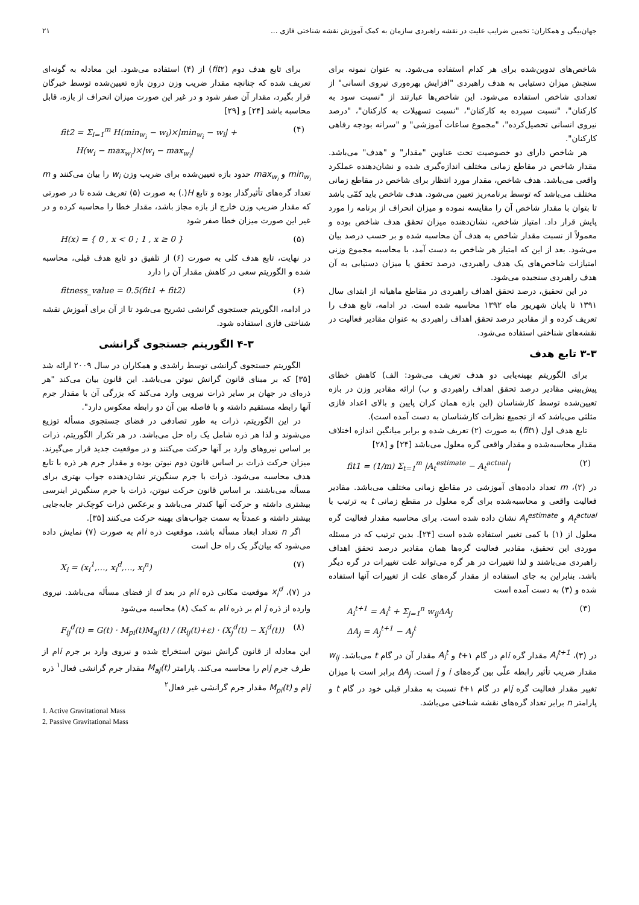جهان‌بیگی و همکاران: تخمین ضرایب علیت در نقشه راهبردی سازمان به کمک آموزش نقشه شناختی فازی ... ۲۱
شاخص‌های تدوین‌شده برای هر کدام استفاده می‌شود. به عنوان نمونه برای سنجش میزان دستیابی به هدف راهبردی "افزایش بهره‌وری نیروی انسانی" از تعدادی شاخص استفاده می‌شود. این شاخص‌ها عبارتند از "نسبت سود به کارکنان"، "نسبت سپرده به کارکنان"، "نسبت تسهیلات به کارکنان"، "درصد نیروی انسانی تحصیل‌کرده"، "مجموع ساعات آموزشی" و "سرانه بودجه رفاهی کارکنان".
هر شاخص دارای دو خصوصیت تحت عناوین "مقدار" و "هدف" می‌باشد. مقدار شاخص در مقاطع زمانی مختلف اندازه‌گیری شده و نشان‌دهنده عملکرد واقعی می‌باشد. هدف شاخص، مقدار مورد انتظار برای شاخص در مقاطع زمانی مختلف می‌باشد که توسط برنامه‌ریز تعیین می‌شود. هدف شاخص باید کمّی باشد تا بتوان با مقدار شاخص آن را مقایسه نموده و میزان انحراف از برنامه را مورد پایش قرار داد. امتیاز شاخص، نشان‌دهنده میزان تحقق هدف شاخص بوده و معمولاً از نسبت مقدار شاخص به هدف آن محاسبه شده و بر حسب درصد بیان می‌شود. بعد از این که امتیاز هر شاخص به دست آمد، با محاسبه مجموع وزنی امتیازات شاخص‌های یک هدف راهبردی، درصد تحقق یا میزان دستیابی به آن هدف راهبردی سنجیده می‌شود.
در این تحقیق، درصد تحقق اهداف راهبردی در مقاطع ماهیانه از ابتدای سال ۱۳۹۱ تا پایان شهریور ماه ۱۳۹۲ محاسبه شده است. در ادامه، تابع هدف را تعریف کرده و از مقادیر درصد تحقق اهداف راهبردی به عنوان مقادیر فعالیت در نقشه‌های شناختی استفاده می‌شود.
۳-۳ تابع هدف
برای الگوریتم بهینه‌یابی دو هدف تعریف می‌شود: الف) کاهش خطای پیش‌بینی مقادیر درصد تحقق اهداف راهبردی و ب) ارائه مقادیر وزن در بازه تعیین‌شده توسط کارشناسان (این بازه همان کران پایین و بالای اعداد فازی مثلثی می‌باشد که از تجمیع نظرات کارشناسان به دست آمده است).
تابع هدف اول (fit۱) به صورت (۲) تعریف شده و برابر میانگین اندازه اختلاف مقدار محاسبه‌شده و مقدار واقعی گره معلول می‌باشد [۲۴] و [۲۸]
fit1 = (1/m) Σ<sub>t=1</sub><sup>m</sup> |A<sub>t</sub><sup>estimate</sup> − A<sub>t</sub><sup>actual</sup>| (۲)
در (۲)، m تعداد داده‌های آموزشی در مقاطع زمانی مختلف می‌باشد. مقادیر فعالیت واقعی و محاسبه‌شده برای گره معلول در مقطع زمانی t به ترتیب با A<sub>t</sub><sup>actual</sup> و A<sub>t</sub><sup>estimate</sup> نشان داده شده است. برای محاسبه مقدار فعالیت گره معلول از (۱) با کمی تغییر استفاده شده است [۲۴]. بدین ترتیب که در مسئله موردی این تحقیق، مقادیر فعالیت گره‌ها همان مقادیر درصد تحقق اهداف راهبردی می‌باشند و لذا تغییرات در هر گره می‌تواند علت تغییرات در گره دیگر باشد. بنابراین به جای استفاده از مقدار گره‌های علت از تغییرات آنها استفاده شده و (۳) به دست آمده است
A<sub>i</sub><sup>t+1</sup> = A<sub>i</sub><sup>t</sup> + Σ<sub>j=1</sub><sup>n</sup> w<sub>ij</sub>ΔA<sub>j</sub>
ΔA<sub>j</sub> = A<sub>j</sub><sup>t+1</sup> − A<sub>j</sub><sup>t</sup> (۳)
در (۳)، A<sub>i</sub><sup>t+1</sup> مقدار گره iام در گام t+۱ و A<sub>i</sub><sup>t</sup> مقدار آن در گام t می‌باشد. w<sub>ij</sub> مقدار ضریب تأثیر رابطه علّی بین گره‌های i و j است. ΔA<sub>j</sub> برابر است با میزان تغییر مقدار فعالیت گره jام در گام t+۱ نسبت به مقدار قبلی خود در گام t و پارامتر n برابر تعداد گره‌های نقشه شناختی می‌باشد.
برای تابع هدف دوم (fit۲) از (۴) استفاده می‌شود. این معادله به گونه‌ای تعریف شده که چنانچه مقدار ضریب وزن درون بازه تعیین‌شده توسط خبرگان قرار بگیرد، مقدار آن صفر شود و در غیر این صورت میزان انحراف از بازه، قابل محاسبه باشد [۲۴] و [۲۹]
fit2 = Σ<sub>i=1</sub><sup>m</sup> H(min<sub>w<sub>i</sub></sub> − w<sub>i</sub>)×|min<sub>w<sub>i</sub></sub> − w<sub>i</sub>| +
H(w<sub>i</sub> − max<sub>w<sub>i</sub></sub>)×|w<sub>i</sub> − max<sub>w<sub>i</sub></sub>| (۴)
min<sub>w<sub>i</sub></sub> و max<sub>w<sub>i</sub></sub> حدود بازه تعیین‌شده برای ضریب وزن w<sub>i</sub> را بیان می‌کنند و m تعداد گره‌های تأثیرگذار بوده و تابع H(.) به صورت (۵) تعریف شده تا در صورتی که مقدار ضریب وزن خارج از بازه مجاز باشد، مقدار خطا را محاسبه کرده و در غیر این صورت میزان خطا صفر شود
H(x) = { 0 , x < 0 ; 1 , x ≥ 0 } (۵)
در نهایت، تابع هدف کلی به صورت (۶) از تلفیق دو تابع هدف قبلی، محاسبه شده و الگوریتم سعی در کاهش مقدار آن را دارد
fitness_value = 0.5(fit1 + fit2) (۶)
در ادامه، الگوریتم جستجوی گرانشی تشریح می‌شود تا از آن برای آموزش نقشه شناختی فازی استفاده شود.
۴-۳ الگوریتم جستجوی گرانشی
الگوریتم جستجوی گرانشی توسط راشدی و همکاران در سال ۲۰۰۹ ارائه شد [۳۵] که بر مبنای قانون گرانش نیوتن می‌باشد. این قانون بیان می‌کند "هر ذره‌ای در جهان بر سایر ذرات نیرویی وارد می‌کند که بزرگی آن با مقدار جرم آنها رابطه مستقیم داشته و با فاصله بین آن دو رابطه معکوس دارد".
در این الگوریتم، ذرات به طور تصادفی در فضای جستجوی مسأله توزیع می‌شوند و لذا هر ذره شامل یک راه حل می‌باشد. در هر تکرار الگوریتم، ذرات بر اساس نیروهای وارد بر آنها حرکت می‌کنند و در موقعیت جدید قرار می‌گیرند. میزان حرکت ذرات بر اساس قانون دوم نیوتن بوده و مقدار جرم هر ذره با تابع هدف محاسبه می‌شود. ذرات با جرم سنگین‌تر نشان‌دهنده جواب بهتری برای مسأله می‌باشند. بر اساس قانون حرکت نیوتن، ذرات با جرم سنگین‌تر اینرسی بیشتری داشته و حرکت آنها کندتر می‌باشد و برعکس ذرات کوچک‌تر جابه‌جایی بیشتر داشته و عمدتاً به سمت جواب‌های بهینه حرکت می‌کنند [۳۵].
اگر n تعداد ابعاد مسأله باشد، موقعیت ذره iام به صورت (۷) نمایش داده می‌شود که بیان‌گر یک راه حل است
X<sub>i</sub> = (x<sub>i</sub><sup>1</sup>,…, x<sub>i</sub><sup>d</sup>,…, x<sub>i</sub><sup>n</sup>) (۷)
در (۷)، x<sub>i</sub><sup>d</sup> موقعیت مکانی ذره iام در بعد d از فضای مسأله می‌باشد. نیروی وارده از ذره j ام بر ذره iام به کمک (۸) محاسبه می‌شود
F<sub>ij</sub><sup>d</sup>(t) = G(t) · M<sub>pi</sub>(t)M<sub>aj</sub>(t) / (R<sub>ij</sub>(t)+ε) · (X<sub>j</sub><sup>d</sup>(t) − X<sub>i</sub><sup>d</sup>(t)) (۸)
این معادله از قانون گرانش نیوتن استخراج شده و نیروی وارد بر جرم iام از طرف جرم jام را محاسبه می‌کند. پارامتر M<sub>aj</sub>(t) مقدار جرم گرانشی فعال<sup>۱</sup> ذره jام و M<sub>pi</sub>(t) مقدار جرم گرانشی غیر فعال<sup>۲</sup>
1. Active Gravitational Mass
2. Passive Gravitational Mass